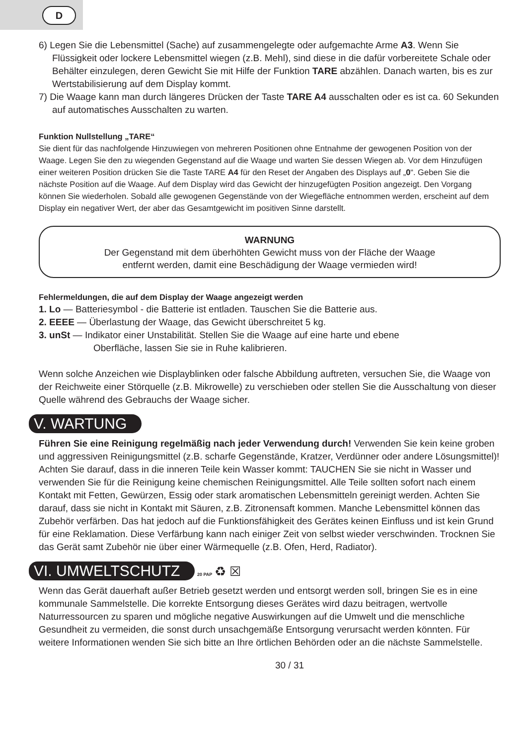D
6) Legen Sie die Lebensmittel (Sache) auf zusammengelegte oder aufgemachte Arme A3. Wenn Sie Flüssigkeit oder lockere Lebensmittel wiegen (z.B. Mehl), sind diese in die dafür vorbereitete Schale oder Behälter einzulegen, deren Gewicht Sie mit Hilfe der Funktion TARE abzählen. Danach warten, bis es zur Wertstabilisierung auf dem Display kommt.
7) Die Waage kann man durch längeres Drücken der Taste TARE A4 ausschalten oder es ist ca. 60 Sekunden auf automatisches Ausschalten zu warten.
Funktion Nullstellung „TARE“
Sie dient für das nachfolgende Hinzuwiegen von mehreren Positionen ohne Entnahme der gewogenen Position von der Waage. Legen Sie den zu wiegenden Gegenstand auf die Waage und warten Sie dessen Wiegen ab. Vor dem Hinzufügen einer weiteren Position drücken Sie die Taste TARE A4 für den Reset der Angaben des Displays auf „0“. Geben Sie die nächste Position auf die Waage. Auf dem Display wird das Gewicht der hinzugefügten Position angezeigt. Den Vorgang können Sie wiederholen. Sobald alle gewogenen Gegenstände von der Wiegefläche entnommen werden, erscheint auf dem Display ein negativer Wert, der aber das Gesamtgewicht im positiven Sinne darstellt.
WARNUNG
Der Gegenstand mit dem überhöhten Gewicht muss von der Fläche der Waage
entfernt werden, damit eine Beschädigung der Waage vermieden wird!
Fehlermeldungen, die auf dem Display der Waage angezeigt werden
1. Lo — Batteriesymbol - die Batterie ist entladen. Tauschen Sie die Batterie aus.
2. EEEE — Überlastung der Waage, das Gewicht überschreitet 5 kg.
3. unSt — Indikator einer Unstabilität. Stellen Sie die Waage auf eine harte und ebene
Oberfläche, lassen Sie sie in Ruhe kalibrieren.
Wenn solche Anzeichen wie Displayblinken oder falsche Abbildung auftreten, versuchen Sie, die Waage von der Reichweite einer Störquelle (z.B. Mikrowelle) zu verschieben oder stellen Sie die Ausschaltung von dieser Quelle während des Gebrauchs der Waage sicher.
V. WARTUNG
Führen Sie eine Reinigung regelmäßig nach jeder Verwendung durch! Verwenden Sie kein keine groben und aggressiven Reinigungsmittel (z.B. scharfe Gegenstände, Kratzer, Verdünner oder andere Lösungsmittel)! Achten Sie darauf, dass in die inneren Teile kein Wasser kommt: TAUCHEN Sie sie nicht in Wasser und verwenden Sie für die Reinigung keine chemischen Reinigungsmittel. Alle Teile sollten sofort nach einem Kontakt mit Fetten, Gewürzen, Essig oder stark aromatischen Lebensmitteln gereinigt werden. Achten Sie darauf, dass sie nicht in Kontakt mit Säuren, z.B. Zitronensaft kommen. Manche Lebensmittel können das Zubehör verfärben. Das hat jedoch auf die Funktionsfähigkeit des Gerätes keinen Einfluss und ist kein Grund für eine Reklamation. Diese Verfärbung kann nach einiger Zeit von selbst wieder verschwinden. Trocknen Sie das Gerät samt Zubehör nie über einer Wärmequelle (z.B. Ofen, Herd, Radiator).
VI. UMWELTSCHUTZ
20 PAP ♻ ☒
Wenn das Gerät dauerhaft außer Betrieb gesetzt werden und entsorgt werden soll, bringen Sie es in eine kommunale Sammelstelle. Die korrekte Entsorgung dieses Gerätes wird dazu beitragen, wertvolle Naturressourcen zu sparen und mögliche negative Auswirkungen auf die Umwelt und die menschliche Gesundheit zu vermeiden, die sonst durch unsachgemäße Entsorgung verursacht werden könnten. Für weitere Informationen wenden Sie sich bitte an Ihre örtlichen Behörden oder an die nächste Sammelstelle.
30 / 31